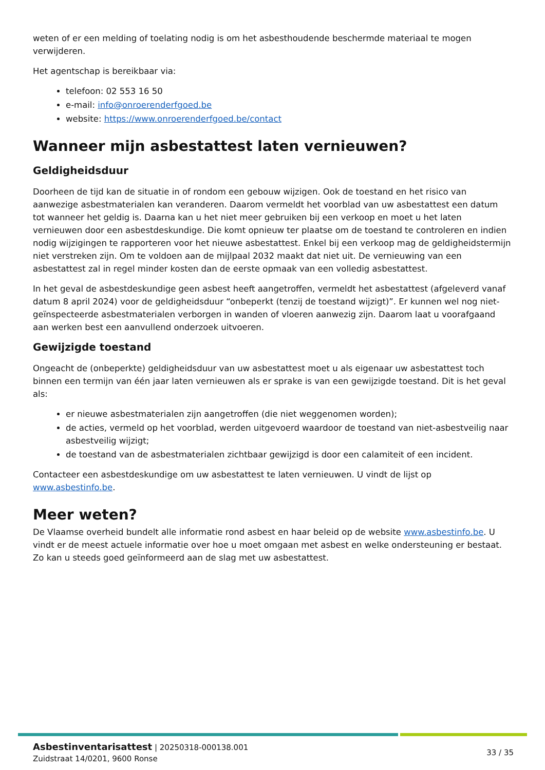weten of er een melding of toelating nodig is om het asbesthoudende beschermde materiaal te mogen verwijderen.
Het agentschap is bereikbaar via:
telefoon: 02 553 16 50
e-mail: info@onroerenderfgoed.be
website: https://www.onroerenderfgoed.be/contact
Wanneer mijn asbestattest laten vernieuwen?
Geldigheidsduur
Doorheen de tijd kan de situatie in of rondom een gebouw wijzigen. Ook de toestand en het risico van aanwezige asbestmaterialen kan veranderen. Daarom vermeldt het voorblad van uw asbestattest een datum tot wanneer het geldig is. Daarna kan u het niet meer gebruiken bij een verkoop en moet u het laten vernieuwen door een asbestdeskundige. Die komt opnieuw ter plaatse om de toestand te controleren en indien nodig wijzigingen te rapporteren voor het nieuwe asbestattest. Enkel bij een verkoop mag de geldigheidstermijn niet verstreken zijn. Om te voldoen aan de mijlpaal 2032 maakt dat niet uit. De vernieuwing van een asbestattest zal in regel minder kosten dan de eerste opmaak van een volledig asbestattest.
In het geval de asbestdeskundige geen asbest heeft aangetroffen, vermeldt het asbestattest (afgeleverd vanaf datum 8 april 2024) voor de geldigheidsduur “onbeperkt (tenzij de toestand wijzigt)”. Er kunnen wel nog niet-geïnspecteerde asbestmaterialen verborgen in wanden of vloeren aanwezig zijn. Daarom laat u voorafgaand aan werken best een aanvullend onderzoek uitvoeren.
Gewijzigde toestand
Ongeacht de (onbeperkte) geldigheidsduur van uw asbestattest moet u als eigenaar uw asbestattest toch binnen een termijn van één jaar laten vernieuwen als er sprake is van een gewijzigde toestand. Dit is het geval als:
er nieuwe asbestmaterialen zijn aangetroffen (die niet weggenomen worden);
de acties, vermeld op het voorblad, werden uitgevoerd waardoor de toestand van niet-asbestveilig naar asbestveilig wijzigt;
de toestand van de asbestmaterialen zichtbaar gewijzigd is door een calamiteit of een incident.
Contacteer een asbestdeskundige om uw asbestattest te laten vernieuwen. U vindt de lijst op www.asbestinfo.be.
Meer weten?
De Vlaamse overheid bundelt alle informatie rond asbest en haar beleid op de website www.asbestinfo.be. U vindt er de meest actuele informatie over hoe u moet omgaan met asbest en welke ondersteuning er bestaat. Zo kan u steeds goed geïnformeerd aan de slag met uw asbestattest.
Asbestinventarisattest | 20250318-000138.001
Zuidstraat 14/0201, 9600 Ronse
33 / 35